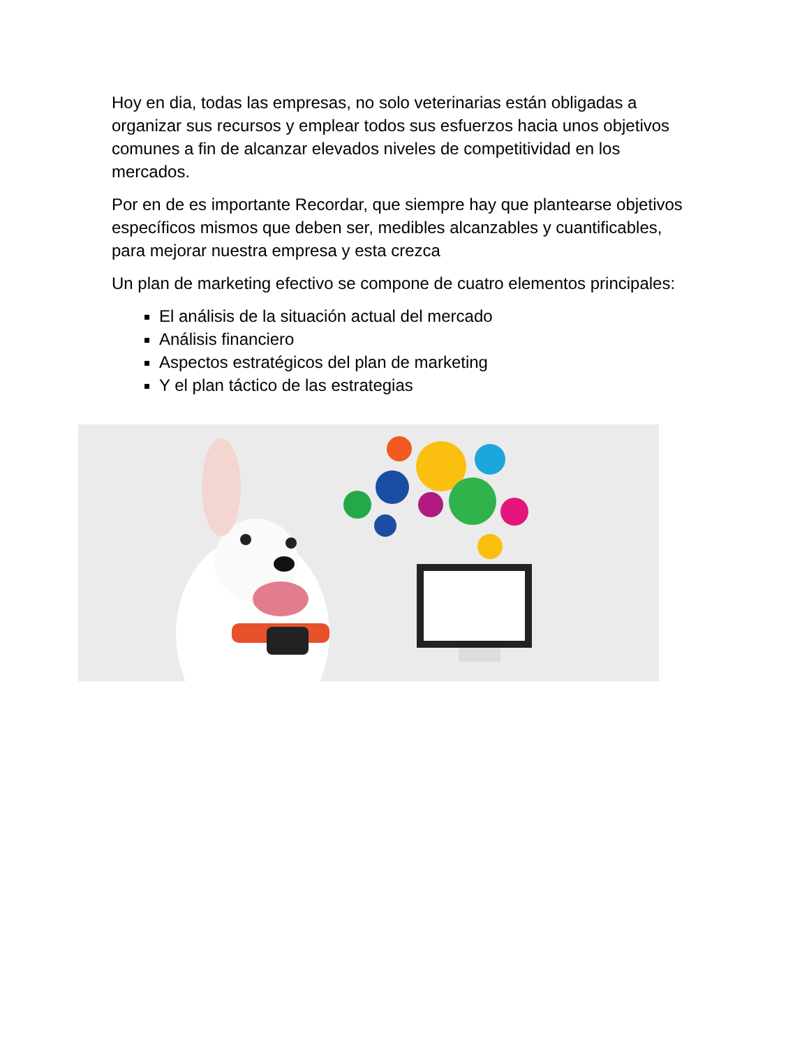Hoy en dia, todas las empresas, no solo veterinarias están obligadas a organizar sus recursos y emplear todos sus esfuerzos hacia unos objetivos comunes a fin de alcanzar elevados niveles de competitividad en los mercados.
Por en de es importante Recordar, que siempre hay que plantearse objetivos específicos mismos que deben ser, medibles alcanzables y cuantificables, para mejorar nuestra empresa y esta crezca
Un plan de marketing efectivo se compone de cuatro elementos principales:
El análisis de la situación actual del mercado
Análisis financiero
Aspectos estratégicos del plan de marketing
Y el plan táctico de las estrategias